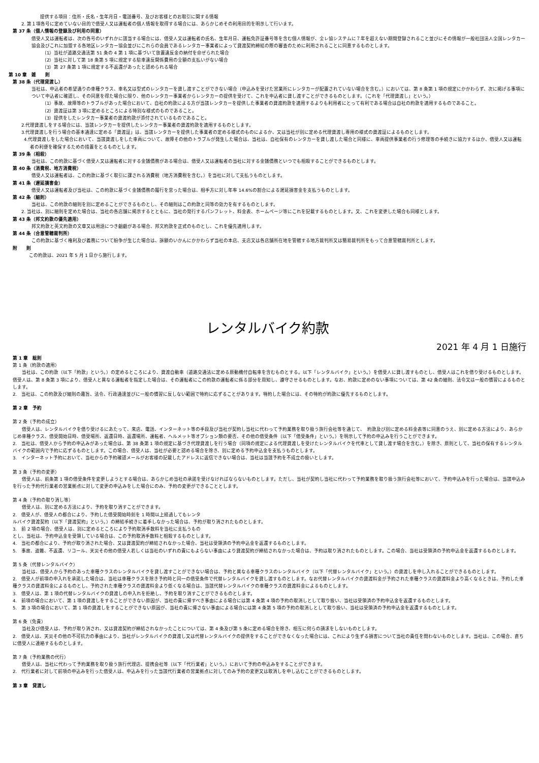提供する項目：住所・氏名・生年月日・電話番号、及びお客様とのお取引に関する情報
2. 第１項各号に定めていない目的で借受人又は運転者の個人情報を取得する場合には、あらかじめその利用目的を明示して行います。
第 37 条（個人情報の登録及び利用の同意）
借受人又は運転者は、次の各号のいずれかに該当する場合には、借受人又は運転者の氏名、生年月日、運転免許証番号等を含む個人情報が、全レ協システムに７年を超えない期間登録されること並びにその情報が一般社団法人全国レンタカー協会及びこれに加盟する各地区レンタカー協会並びにこれらの会員であるレンタカー事業者によって貸渡契約締結の際の審査のために利用されることに同意するものとします。
（1）当社が道路交通法第 51 条の 4 第 1 項に基づいて放置違反金の納付を命ぜられた場合
（2）当社に対して第 18 条第 5 項に規定する駐車違反関係費用の全額の支払いがない場合
（3）第 27 条第 1 項に規定する不返還があったと認められる場合
第 10 章　雑　　則
第 38 条（代理貸渡し）
当社は、申込者の希望通りの車種クラス、車名又は型式のレンタカーを貸し渡すことができない場合（申込みを受けた営業所にレンタカーが配置されていない場合を含む。）においては、第 8 条第 1 項の規定にかかわらず、次に掲げる事項について申込者に確認し、その同意を得た場合に限り、他のレンタカー事業者からレンタカーの提供を受けて、これを申込者に貸し渡すことができるものとします。（これを「代理貸渡し」という。）
（1）事故、故障等のトラブルがあった場合において、自社の約款による方が当該レンタカーを提供した事業者の貸渡約款を適用するよりも利用者にとって有利である場合は自社の約款を適用するものであること。
（2）貸渡証は第 3 項に定めるところによる特別な様式のものであること。
（3）提供をしたレンタカー事業者の貸渡約款が添付されているものであること。
2.代理貸渡しをする場合には、当該レンタカーを提供したレンタカー事業者の貸渡約款を適用するものとします。
3.代理貸渡しを行う場合の基本通達に定める「貸渡証」は、当該レンタカーを提供した事業者の定める様式のものによるか、又は当社が別に定める代理貸渡し専用の様式の貸渡証によるものとします。
4.代理貸渡しをした場合において、当該貸渡しをした車両について、故障その他のトラブルが発生した場合は、当社は、自社保有のレンタカーを貸し渡した場合と同様に、車両提供事業者の行う修理等の手続きに協力するほか、借受人又は運転者の利便を確保するための措置をとるものとします。
第 39 条（相殺）
当社は、この約款に基づく借受人又は運転者に対する金銭債務がある場合は、借受人又は運転者の当社に対する金銭債務といつでも相殺することができるものとします。
第 40 条（消費税、地方消費税）
借受人又は運転者は、この約款に基づく取引に課される消費税（地方消費税を含む。）を当社に対して支払うものとします。
第 41 条（遅延損害金）
借受人又は運転者及び当社は、この約款に基づく金銭債務の履行を怠った場合は、相手方に対し年率 14.6%の割合による遅延損害金を支払うものとします。
第 42 条（細則）
当社は、この約款の細則を別に定めることができるものとし、その細則はこの約款と同等の効力を有するものとします。
2. 当社は、別に細則を定めた場合は、当社の各店舗に掲示するとともに、当社の発行するパンフレット、料金表、ホームページ等にこれを記載するものとします。又、これを変更した場合も同様とします。
第 43 条（邦文約款の優先適用）
邦文約款と英文約款の文章又は用語につき齟齬がある場合、邦文約款を正式のものとし、これを優先適用します。
第 44 条（合意管轄裁判所）
この約款に基づく権利及び義務について紛争が生じた場合は、訴額のいかんにかかわらず当社の本店、支店又は各店舗所在地を管轄する地方裁判所又は簡易裁判所をもって合意管轄裁判所とします。
附　　則
この約款は、2021 年 5 月 1 日から施行します。
レンタルバイク約款
2021 年 4 月 1 日施行
第 1 章　総則
第 1 条（約款の適用）
　　当社は、この約款（以下「約款」という。）の定めるところにより、貸渡自動車（道路交通法に定める原動機付自転車を含むものとする。以下「レンタルバイク」という。）を借受人に貸し渡すものとし、借受人はこれを借り受けるものとします。借受人は、第 8 条第 3 項により、借受人と異なる運転者を指定した場合は、その運転者にこの約款の運転者に係る部分を周知し、遵守させるものとします。なお、約款に定めのない事項については、第 42 条の細則、法令又は一般の慣習によるものとします。
2.　当社は、この約款及び細則の趣旨、法令、行政通達並びに一般の慣習に反しない範囲で特約に応ずることがあります。特約した場合には、その特約が約款に優先するものとします。
第 2 章　予約
第 2 条（予約の成立）
　　借受人は、レンタルバイクを借り受けるにあたって、来店、電話、インターネット等の手段及び当社が契約し当社に代わって予約業務を取り扱う旅行会社等を通じて、　約款及び別に定める料金表等に同意のうえ、別に定める方法により、あらかじめ車種クラス、借受開始日時、借受場所、返還日時、返還場所、運転者、ヘルメット等オプション類の要否、その他の借受条件（以下「借受条件」という。）を明示して予約の申込みを行うことができます。
2.　当社は、借受人から予約の申込みがあった場合は、第 38 条第 1 項の規定に基づき代理貸渡しを行う場合（同項の規定による代理貸渡しを受けたレンタルバイクを代車として貸し渡す場合を含む。）を除き、原則として、当社の保有するレンタルバイクの範囲内で予約に応ずるものとします。この場合、借受人は、当社が必要と認める場合を除き、別に定める予約申込金を支払うものとします。
3.　インターネット予約において、当社からの予約確認メールがお客様の記載したアドレスに返信できない場合は、当社は当該予約を不成立の扱いとします。
第 3 条（予約の変更）
　　借受人は、前条第 1 項の借受条件を変更しようとする場合は、あらかじめ当社の承諾を受けなければならないものとします。ただし、当社が契約し当社に代わって予約業務を取り扱う旅行会社等において、予約申込みを行った場合は、当該申込みを行った予約代行業者の営業拠点に対して変更の申込みをした場合にのみ、予約の変更ができることとします。
第 4 条（予約の取り消し等）
　　借受人は、別に定める方法により、予約を取り消すことができます。
2.　借受人が、借受人の都合により、予約した借受開始時刻を 1 時間以上経過してもレンタ
ルバイク貸渡契約（以下「貸渡契約」という。）の締結手続きに着手しなかった場合は、予約が取り消されたものとします。
3.　前 2 項の場合、借受人は、別に定めるところにより予約取消手数料を当社に支払うもの
とし、当社は、予約申込金を受領している場合は、この予約取消手数料と相殺するものとします。
4.　当社の都合により、予約が取り消された場合、又は貸渡契約が締結されなかった場合、当社は受領済の予約申込金を返還するものとします。
5.　事故、盗難、不返還、リコール、天災その他の借受人若しくは当社のいずれの責にもよらない事由により貸渡契約が締結されなかった場合は、予約は取り消されたものとします。この場合、当社は受領済の予約申込金を返還するものとします。
第 5 条（代替レンタルバイク）
　　当社は、借受人から予約のあった車種クラスのレンタルバイクを貸し渡すことができない場合は、予約と異なる車種クラスのレンタルバイク（以下「代替レンタルバイク」という。）の貸渡しを申し入れることができるものとします。
2.　借受人が前項の申入れを承諾した場合は、当社は車種クラスを除き予約時と同一の借受条件で代替レンタルバイクを貸し渡すものとします。なお代替レンタルバイクの貸渡料金が予約された車種クラスの貸渡料金より高くなるときは、予約した車種クラスの貸渡料金によるものとし、予約された車種クラスの貸渡料金より低くなる場合は、当該代替レンタルバイクの車種クラスの貸渡料金によるものとします。
3.　借受人は、第 1 項の代替レンタルバイクの貸渡しの申入れを拒絶し、予約を取り消すことができるものとします。
4.　前項の場合において、第 1 項の貸渡しをすることができない原因が、当社の責に帰すべき事由による場合には第 4 条第 4 項の予約の取消しとして取り扱い、当社は受領済の予約申込金を返還するものとします。
5.　第 3 項の場合において、第 1 項の貸渡しをすることができない原因が、当社の責に帰さない事由による場合には第 4 条第 5 項の予約の取消しとして取り扱い、当社は受領済の予約申込金を返還するものとします。
第 6 条（免責）
　　当社及び借受人は、予約が取り消され、又は貸渡契約が締結されなかったことについては、第 4 条及び第 5 条に定める場合を除き、相互に何らの請求をしないものとします。
2.　借受人は、天災その他の不可抗力の事由により、当社がレンタルバイクの貸渡し又は代替レンタルバイクの提供をすることができなくなった場合には、これにより生ずる損害について当社の責任を問わないものとします。当社は、この場合、直ちに借受人に連絡するものとします。
第 7 条（予約業務の代行）
　　借受人は、当社に代わって予約業務を取り扱う旅行代理店、提携会社等（以下「代行業者」という。）において予約の申込みをすることができます。
2.　代行業者に対して前項の申込みを行った借受人は、申込みを行った当該代行業者の営業拠点に対してのみ予約の変更又は取消しを申し込むことができるものとします。
第 3 章　貸渡し